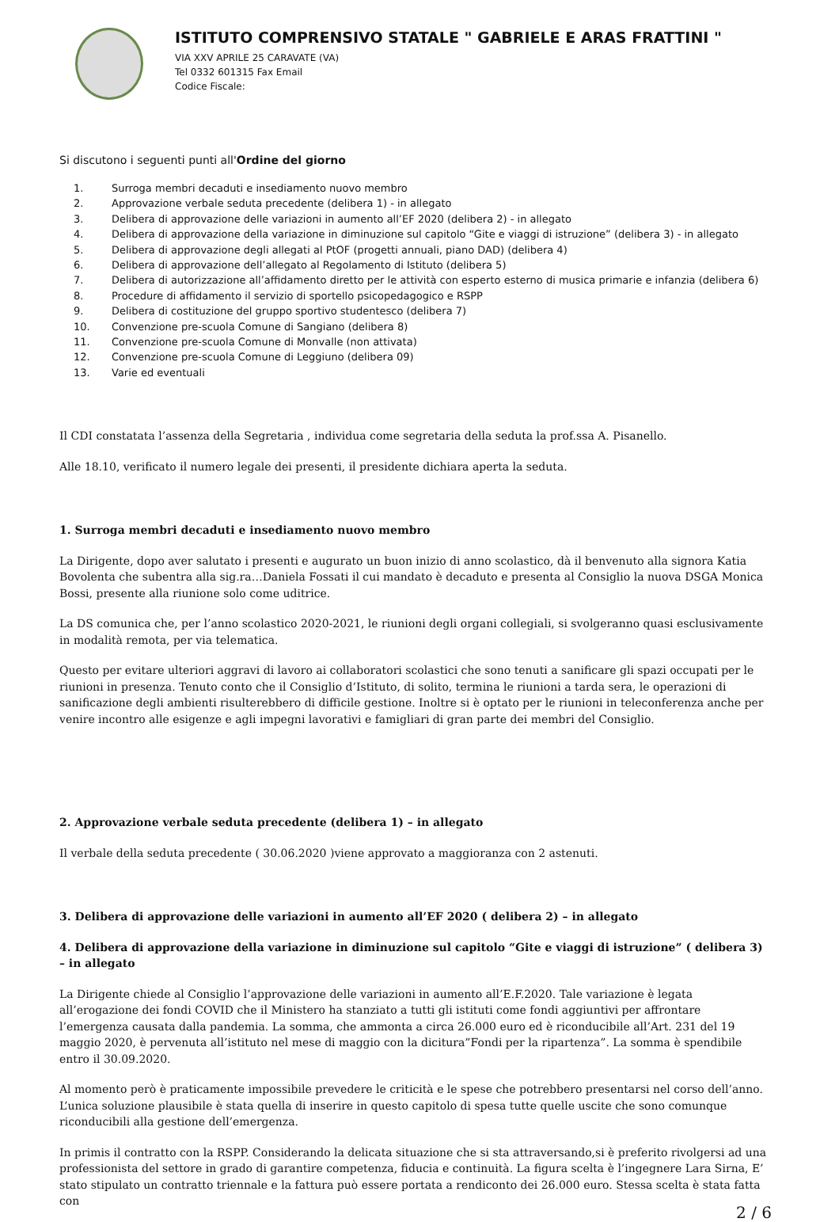ISTITUTO COMPRENSIVO STATALE " GABRIELE E ARAS FRATTINI "
VIA XXV APRILE 25 CARAVATE (VA)
Tel 0332 601315 Fax Email
Codice Fiscale:
Si discutono i seguenti punti all'Ordine del giorno
1. Surroga membri decaduti e insediamento nuovo membro
2. Approvazione verbale seduta precedente (delibera 1) - in allegato
3. Delibera di approvazione delle variazioni in aumento all’EF 2020 (delibera 2) - in allegato
4. Delibera di approvazione della variazione in diminuzione sul capitolo “Gite e viaggi di istruzione” (delibera 3) - in allegato
5. Delibera di approvazione degli allegati al PtOF (progetti annuali, piano DAD) (delibera 4)
6. Delibera di approvazione dell’allegato al Regolamento di Istituto (delibera 5)
7. Delibera di autorizzazione all’affidamento diretto per le attività con esperto esterno di musica primarie e infanzia (delibera 6)
8. Procedure di affidamento il servizio di sportello psicopedagogico e RSPP
9. Delibera di costituzione del gruppo sportivo studentesco (delibera 7)
10. Convenzione pre-scuola Comune di Sangiano (delibera 8)
11. Convenzione pre-scuola Comune di Monvalle (non attivata)
12. Convenzione pre-scuola Comune di Leggiuno (delibera 09)
13. Varie ed eventuali
Il CDI constatata l’assenza della Segretaria , individua come segretaria della seduta la prof.ssa A. Pisanello.
Alle 18.10, verificato il numero legale dei presenti, il presidente dichiara aperta la seduta.
1. Surroga membri decaduti e insediamento nuovo membro
La Dirigente, dopo aver salutato i presenti e augurato un buon inizio di anno scolastico, dà il benvenuto alla signora Katia Bovolenta che subentra alla sig.ra…Daniela Fossati il cui mandato è decaduto e presenta al Consiglio la nuova DSGA Monica Bossi, presente alla riunione solo come uditrice.
La DS comunica che, per l’anno scolastico 2020-2021, le riunioni degli organi collegiali, si svolgeranno quasi esclusivamente in modalità remota, per via telematica.
Questo per evitare ulteriori aggravi di lavoro ai collaboratori scolastici che sono tenuti a sanificare gli spazi occupati per le riunioni in presenza. Tenuto conto che il Consiglio d’Istituto, di solito, termina le riunioni a tarda sera, le operazioni di sanificazione degli ambienti risulterebbero di difficile gestione. Inoltre si è optato per le riunioni in teleconferenza anche per venire incontro alle esigenze e agli impegni lavorativi e famigliari di gran parte dei membri del Consiglio.
2. Approvazione verbale seduta precedente (delibera 1) – in allegato
Il verbale della seduta precedente ( 30.06.2020 )viene approvato a maggioranza con 2 astenuti.
3. Delibera di approvazione delle variazioni in aumento all’EF 2020 ( delibera 2) – in allegato
4. Delibera di approvazione della variazione in diminuzione sul capitolo “Gite e viaggi di istruzione” ( delibera 3) – in allegato
La Dirigente chiede al Consiglio l’approvazione delle variazioni in aumento all’E.F.2020. Tale variazione è legata all’erogazione dei fondi COVID che il Ministero ha stanziato a tutti gli istituti come fondi aggiuntivi per affrontare l’emergenza causata dalla pandemia. La somma, che ammonta a circa 26.000 euro ed è riconducibile all’Art. 231 del 19 maggio 2020, è pervenuta all’istituto nel mese di maggio con la dicitura”Fondi per la ripartenza”. La somma è spendibile entro il 30.09.2020.
Al momento però è praticamente impossibile prevedere le criticità e le spese che potrebbero presentarsi nel corso dell’anno. L’unica soluzione plausibile è stata quella di inserire in questo capitolo di spesa tutte quelle uscite che sono comunque riconducibili alla gestione dell’emergenza.
In primis il contratto con la RSPP. Considerando la delicata situazione che si sta attraversando,si è preferito rivolgersi ad una professionista del settore in grado di garantire competenza, fiducia e continuità. La figura scelta è l’ingegnere Lara Sirna, E’ stato stipulato un contratto triennale e la fattura può essere portata a rendiconto dei 26.000 euro. Stessa scelta è stata fatta con
2 / 6